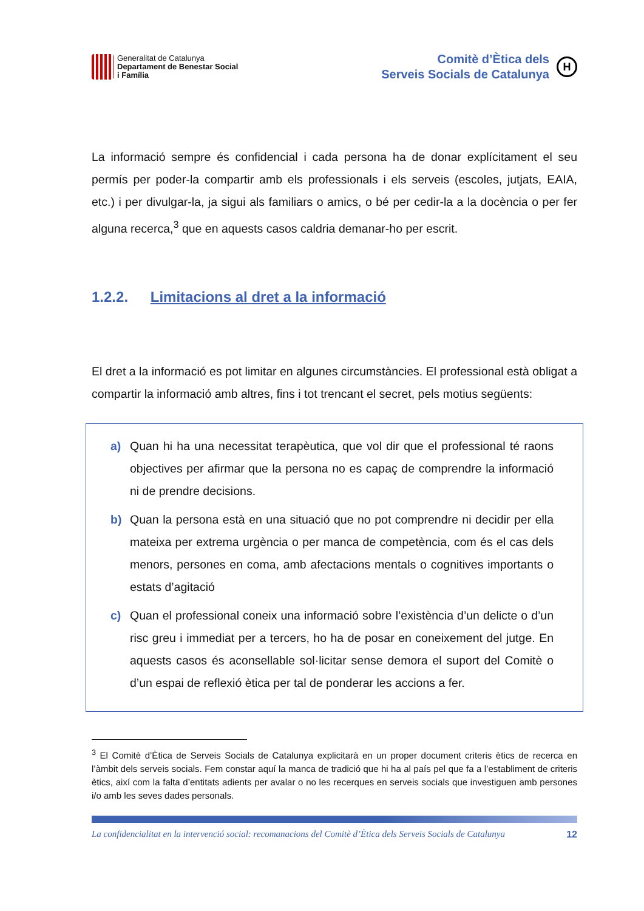Generalitat de Catalunya
Departament de Benestar Social
i Família
Comitè d’Ètica dels
Serveis Socials de Catalunya
H
La informació sempre és confidencial i cada persona ha de donar explícitament el seu permís per poder-la compartir amb els professionals i els serveis (escoles, jutjats, EAIA, etc.) i per divulgar-la, ja sigui als familiars o amics, o bé per cedir-la a la docència o per fer alguna recerca,<sup>3</sup> que en aquests casos caldria demanar-ho per escrit.
1.2.2. Limitacions al dret a la informació
El dret a la informació es pot limitar en algunes circumstàncies. El professional està obligat a compartir la informació amb altres, fins i tot trencant el secret, pels motius següents:
a) Quan hi ha una necessitat terapèutica, que vol dir que el professional té raons objectives per afirmar que la persona no es capaç de comprendre la informació ni de prendre decisions.
b) Quan la persona està en una situació que no pot comprendre ni decidir per ella mateixa per extrema urgència o per manca de competència, com és el cas dels menors, persones en coma, amb afectacions mentals o cognitives importants o estats d’agitació
c) Quan el professional coneix una informació sobre l’existència d’un delicte o d’un risc greu i immediat per a tercers, ho ha de posar en coneixement del jutge. En aquests casos és aconsellable sol·licitar sense demora el suport del Comitè o d’un espai de reflexió ètica per tal de ponderar les accions a fer.
<sup>3</sup> El Comitè d’Ètica de Serveis Socials de Catalunya explicitarà en un proper document criteris ètics de recerca en l’àmbit dels serveis socials. Fem constar aquí la manca de tradició que hi ha al país pel que fa a l’establiment de criteris ètics, així com la falta d’entitats adients per avalar o no les recerques en serveis socials que investiguen amb persones i/o amb les seves dades personals.
La confidencialitat en la intervenció social: recomanacions del Comitè d’Ètica dels Serveis Socials de Catalunya 12